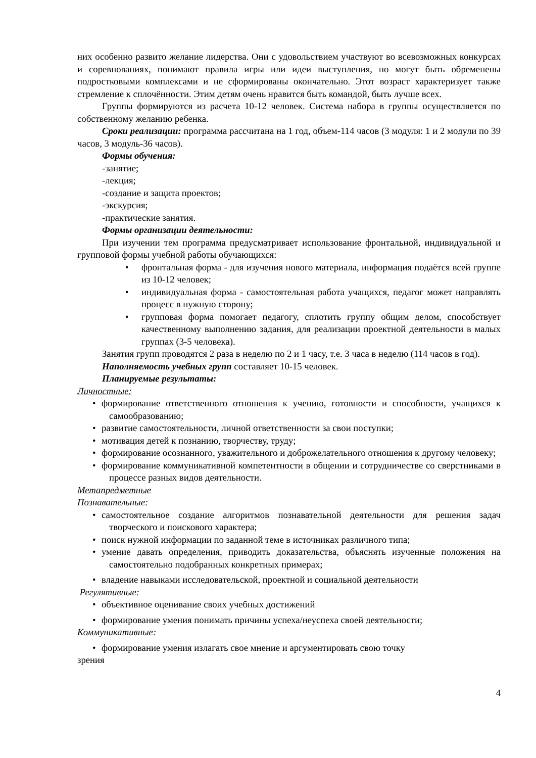них особенно развито желание лидерства. Они с удовольствием участвуют во всевозможных конкурсах и соревнованиях, понимают правила игры или идеи выступления, но могут быть обременены подростковыми комплексами и не сформированы окончательно. Этот возраст характеризует также стремление к сплочённости. Этим детям очень нравится быть командой, быть лучше всех.
Группы формируются из расчета 10-12 человек. Система набора в группы осуществляется по собственному желанию ребенка.
Сроки реализации: программа рассчитана на 1 год, объем-114 часов (3 модуля: 1 и 2 модули по 39 часов, 3 модуль-36 часов).
Формы обучения:
-занятие;
-лекция;
-создание и защита проектов;
-экскурсия;
-практические занятия.
Формы организации деятельности:
При изучении тем программа предусматривает использование фронтальной, индивидуальной и групповой формы учебной работы обучающихся:
• фронтальная форма - для изучения нового материала, информация подаётся всей группе из 10-12 человек;
• индивидуальная форма - самостоятельная работа учащихся, педагог может направлять процесс в нужную сторону;
• групповая форма помогает педагогу, сплотить группу общим делом, способствует качественному выполнению задания, для реализации проектной деятельности в малых группах (3-5 человека).
Занятия групп проводятся 2 раза в неделю по 2 и 1 часу, т.е. 3 часа в неделю (114 часов в год).
Наполняемость учебных групп составляет 10-15 человек.
Планируемые результаты:
Личностные:
• формирование ответственного отношения к учению, готовности и способности, учащихся к самообразованию;
• развитие самостоятельности, личной ответственности за свои поступки;
• мотивация детей к познанию, творчеству, труду;
• формирование осознанного, уважительного и доброжелательного отношения к другому человеку;
• формирование коммуникативной компетентности в общении и сотрудничестве со сверстниками в процессе разных видов деятельности.
Метапредметные
Познавательные:
• самостоятельное создание алгоритмов познавательной деятельности для решения задач творческого и поискового характера;
• поиск нужной информации по заданной теме в источниках различного типа;
• умение давать определения, приводить доказательства, объяснять изученные положения на самостоятельно подобранных конкретных примерах;
• владение навыками исследовательской, проектной и социальной деятельности
Регулятивные:
• объективное оценивание своих учебных достижений
• формирование умения понимать причины успеха/неуспеха своей деятельности;
Коммуникативные:
• формирование умения излагать свое мнение и аргументировать свою точку
зрения
4